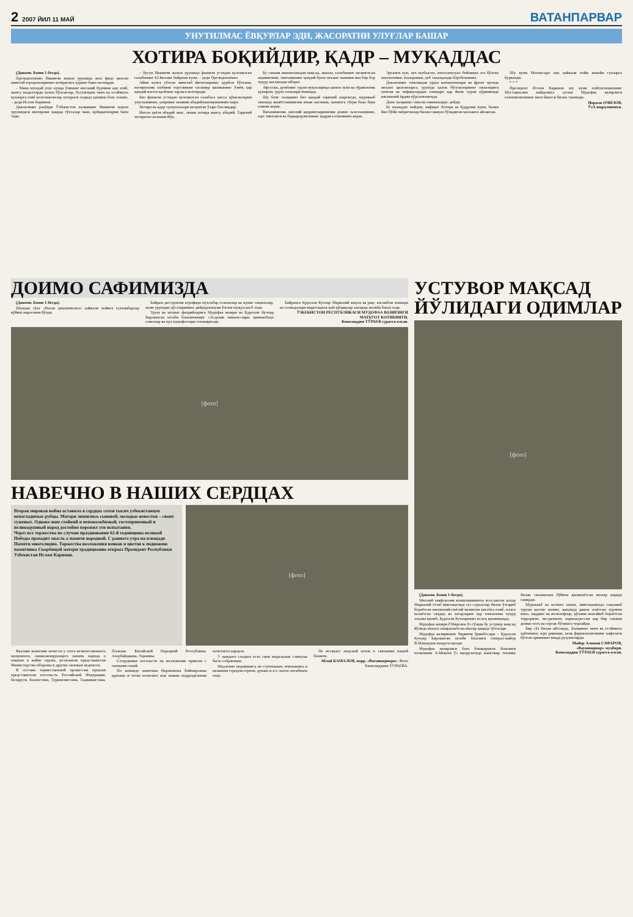2 2007 ЙИЛ 11 МАЙ ВАТАНПАРВАР
УНУТИЛМАС ЁВҚУРЛАР ЭДИ, ЖАСОРАТНИ УЛУҒЛАР БАШАР
ХОТИРА БОҚИЙДИР, ҚАДР – МУҚАДДАС
(Давоми. Боши 1-бетда).
Президентимиз Иккинчи жаҳон урушида жон фидо қилган минглаб юртдошларимиз хотирасига ҳурмат бажо келтирди.
– Мана шундай улуғ кунда ўзининг инсоний бурчини адо этиб, жангу жадалларда ҳалок бўлганлар, бугунгидек тинч ва осойишта кунларга етиб келолмаганлар хотираси олдида ҳамиша бош эгамиз, – деди Ислом Каримов.
Давлатимиз раҳбари Ўзбекистон халқининг Иккинчи жаҳон урушидаги иштироки ҳақида тўхталар экан, қуйидагиларни баён этди:
– Бугун Иккинчи жаҳон урушида фашизм устидан қозонилган ғалабанинг 62 йиллик байрами куни, – деди Президентимиз.
Айни кунга тўлган минглаб йигитларнинг қурбон бўлгани, ногиронлик азобини тортганини тасаввур қилишнинг ўзиёқ ҳар қандай инсон қалбини ларзага келтиради.
Биз фашизм устидан қозонилган ғалабага ҳисса қўшганларни улуғлашимиз, уларнинг номини абадийлаштиришимиз шарт.
Хотира ва қадр тушунчалари моҳиятан ўзаро боғлиқдир.
Инсон ҳаёти абадий эмас, лекин хотира мангу, абадий. Тарихий хотирасиз келажак йўқ.
Бу санани нишонлашдан мақсад, аввало, ғалабанинг моҳияти ва аҳамиятини, тинчликнинг қандай буюк неъмат эканини яна бир бор чуқур англашдан иборат.
Афсуски, дунёнинг турли нуқталарида ҳамон зулм ва зўравонлик ҳукмрон, уруш оловлари ёнмоқда.
Шу боис халқимиз биз қандай тарихий шароитда, мураккаб замонда яшаётганимизни яхши англаши, вазиятга тўғри баҳо бера олиши керак.
Ватанимизни, миллий қадриятларимизни доимо эъзозлашимиз, юрт тинчлиги ва барқарорлигининг қадрига етишимиз керак.
Эртанги кун, ҳеч шубҳасиз, интеллектуал бойликка эга бўлган миллатники, ёшларники, деб таъкидлади Юртбошимиз.
Давлатимиз томонидан уруш қатнашчилари ва фронт ортида меҳнат қилганларга, урушда ҳалок бўлганларнинг оилаларига пенсия ва нафақалардан ташқари ҳар йили турли кўринишда ижтимоий ёрдам кўрсатилмоқда.
Доно халқимиз «инсон ғаниматдир» дейди.
Бу мукаддас майдон, нафақат Хотира ва Қадрлаш куни, балки йил бўйи зиёратчилар билан гавжум бўладиган масканга айланган.
Шу куни Мотамсаро она ҳайкали пойи анвойи гулларга бурканди.
* * *
Президент Ислом Каримов шу куни пойтахтимизнинг Мустақиллик майдонига туташ Мудофаа вазирлиги ғазначилигининг янги биноси билан танишди.
Норали ОЧИЛОВ,
ЎзА шарҳловчиси.
ДОИМО САФИМИЗДА
(Давоми. Боши 1-бетда).
Шундан сўнг «Ватан ҳимоячисига» ҳайкали пойига гулчамбарлар қўйиш маросими бўлди.
Байрам дастурхони атрофида муътабар отахонлар ва мунис онахонлар, яъни урушдан дўстларининг дийдорлашуви ўзгача шуқуҳ касб этди.
Уруш ва меҳнат фахрийларига Мудофаа вазири ва Қуролли Кучлар Бирлашган штаби бошлиғининг «Эсдалик нишон»лари, қимматбаҳо совғалар ва пул мукофотлари топширилди.
Байрамга Қуролли Кучлар Марказий ашула ва рақс ансамбли хонанда ва созандалари ижросидаги куй-қўшиқлар алоҳида жозиба бахш этди.
ЎЗБЕКИСТОН РЕСПУБЛИКАСИ МУДОФАА ВАЗИРЛИГИ МАТБУОТ КОТИБИЯТИ.
Комолиддин ТЎРАЕВ суратга олган.
[фото]
НАВЕЧНО В НАШИХ СЕРДЦАХ
Вторая мировая война оставила в сердцах сотен тысяч узбекистанцев неизгладимые рубцы. Матери лишились сыновей, молодые невестки – своих суженых. Однако наш стойкий и непоколебимый, гостеприимный и великодушный народ достойно пережил эти испытания.
Через все торжества по случаю празднования 62-й годовщины великой Победы проходит мысль о памяти народной. С раннего утра на площади Памяти многолюдно. Торжества возложения венков и цветов к подножию памятника Скорбящей матери традиционно открыл Президент Республики Узбекистан Ислам Каримов.
[фото]
Высшие воинские почести у этого величественного монумента, символизирующего память народа о павших в войне героях, возложили представители Министерства обороны и других силовых ведомств.
В составе торжественной процессии прошли представители посольств Российской Федерации, Беларуси, Казахстана, Туркменистана, Таджикистана, Польши, Китайской Народной Республики, Азербайджана, Украины.
Сотрудники посольств на возложение пришли с членами семей.
По команде капитана Икромжона Боймирзаева красиво и четко печатают шаг воины подразделения почетного караула.
У каждого солдата есть свои моральные стимулы быть собранным.
Медленно поднимаясь по ступенькам, вчитываясь в названия городов-героев, думаю и я о своем погибшем отце.
Не иссякает людской поток к святыням нашей Памяти.
Аблай КАМАЛОВ, корр. «Ватанпарвара». Фото Камолиддина ТУРАЕВА.
УСТУВОР МАҚСАД ЙЎЛИДАГИ ОДИМЛАР
[фото]
(Давоми. Боши 1-бетда).
Миллий хавфсизлик концепциямизга асосланган ҳолда Марказий Осиё минтақасида тез суръатлар билан ўзгариб бораётган ижтимоий-сиёсий вазиятни ҳисобга олиб, юзага келаётган таҳдид ва хатарларни ҳар томонлама чуқур таҳлил қилиб, Қуролли Кучларимиз ислоҳ қилинмоқда.
Мудофаа вазири Р.Мирзаев ўз сўзида бу устувор мақсад йўлида амалга оширилаётган ишлар ҳақида тўхталди.
Мудофаа вазирининг биринчи ўринбосари – Қуролли Кучлар Бирлашган штаби бошлиғи генерал-майор В.Маҳмудов маъруза қилди.
Мудофаа вазирлиги бош бошқармаси бошлиғи полковник А.Мокеев ўз маърузасида жанговар техника билан таъминлаш бўйича қилинаётган ишлар ҳақида гапирди.
Мураккаб ва нотинч замон, минтақамизда сақланиб турган қалтис вазият, жаҳонда давом этаётган турлича низо, зиддият ва ихтилофлар, қўлами кенгайиб бораётган терроризм, экстремизм, наркоагрессия ҳар бир сонини доимо огоҳ ва сергак бўлишга чорлайди.
Бир сўз билан айтганда, Халқимиз тинч ва осойишта ҳаётининг, юрт равнақи, халқ фаровонлигининг кафолати бўлган армиямиз янада руҳлантирди.
Майор Алижон САФАРОВ,
«Ватанпарвар» муҳбири.
Комолиддин ТЎРАЕВ суратга олган.